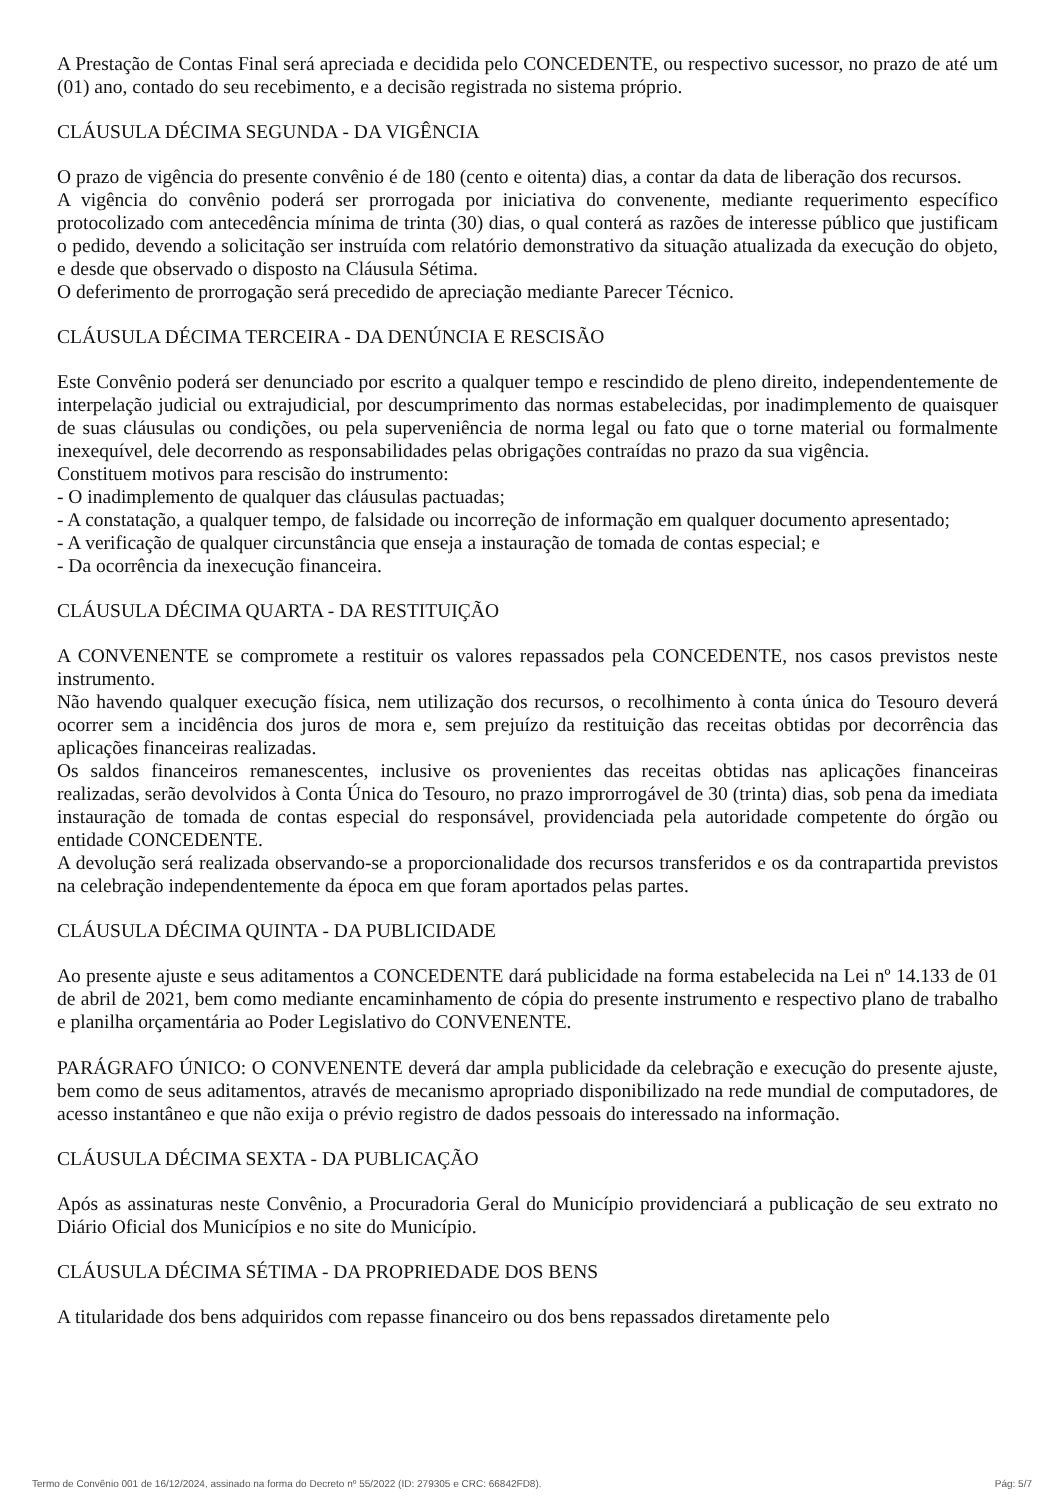A Prestação de Contas Final será apreciada e decidida pelo CONCEDENTE, ou respectivo sucessor, no prazo de até um (01) ano, contado do seu recebimento, e a decisão registrada no sistema próprio.
CLÁUSULA DÉCIMA SEGUNDA - DA VIGÊNCIA
O prazo de vigência do presente convênio é de 180 (cento e oitenta) dias, a contar da data de liberação dos recursos.
A vigência do convênio poderá ser prorrogada por iniciativa do convenente, mediante requerimento específico protocolizado com antecedência mínima de trinta (30) dias, o qual conterá as razões de interesse público que justificam o pedido, devendo a solicitação ser instruída com relatório demonstrativo da situação atualizada da execução do objeto, e desde que observado o disposto na Cláusula Sétima.
O deferimento de prorrogação será precedido de apreciação mediante Parecer Técnico.
CLÁUSULA DÉCIMA TERCEIRA - DA DENÚNCIA E RESCISÃO
Este Convênio poderá ser denunciado por escrito a qualquer tempo e rescindido de pleno direito, independentemente de interpelação judicial ou extrajudicial, por descumprimento das normas estabelecidas, por inadimplemento de quaisquer de suas cláusulas ou condições, ou pela superveniência de norma legal ou fato que o torne material ou formalmente inexequível, dele decorrendo as responsabilidades pelas obrigações contraídas no prazo da sua vigência.
Constituem motivos para rescisão do instrumento:
- O inadimplemento de qualquer das cláusulas pactuadas;
- A constatação, a qualquer tempo, de falsidade ou incorreção de informação em qualquer documento apresentado;
- A verificação de qualquer circunstância que enseja a instauração de tomada de contas especial; e
- Da ocorrência da inexecução financeira.
CLÁUSULA DÉCIMA QUARTA - DA RESTITUIÇÃO
A CONVENENTE se compromete a restituir os valores repassados pela CONCEDENTE, nos casos previstos neste instrumento.
Não havendo qualquer execução física, nem utilização dos recursos, o recolhimento à conta única do Tesouro deverá ocorrer sem a incidência dos juros de mora e, sem prejuízo da restituição das receitas obtidas por decorrência das aplicações financeiras realizadas.
Os saldos financeiros remanescentes, inclusive os provenientes das receitas obtidas nas aplicações financeiras realizadas, serão devolvidos à Conta Única do Tesouro, no prazo improrrogável de 30 (trinta) dias, sob pena da imediata instauração de tomada de contas especial do responsável, providenciada pela autoridade competente do órgão ou entidade CONCEDENTE.
A devolução será realizada observando-se a proporcionalidade dos recursos transferidos e os da contrapartida previstos na celebração independentemente da época em que foram aportados pelas partes.
CLÁUSULA DÉCIMA QUINTA - DA PUBLICIDADE
Ao presente ajuste e seus aditamentos a CONCEDENTE dará publicidade na forma estabelecida na Lei nº 14.133 de 01 de abril de 2021, bem como mediante encaminhamento de cópia do presente instrumento e respectivo plano de trabalho e planilha orçamentária ao Poder Legislativo do CONVENENTE.
PARÁGRAFO ÚNICO: O CONVENENTE deverá dar ampla publicidade da celebração e execução do presente ajuste, bem como de seus aditamentos, através de mecanismo apropriado disponibilizado na rede mundial de computadores, de acesso instantâneo e que não exija o prévio registro de dados pessoais do interessado na informação.
CLÁUSULA DÉCIMA SEXTA - DA PUBLICAÇÃO
Após as assinaturas neste Convênio, a Procuradoria Geral do Município providenciará a publicação de seu extrato no Diário Oficial dos Municípios e no site do Município.
CLÁUSULA DÉCIMA SÉTIMA - DA PROPRIEDADE DOS BENS
A titularidade dos bens adquiridos com repasse financeiro ou dos bens repassados diretamente pelo
Termo de Convênio 001 de 16/12/2024, assinado na forma do Decreto nº 55/2022 (ID: 279305 e CRC: 66842FD8). Pág: 5/7